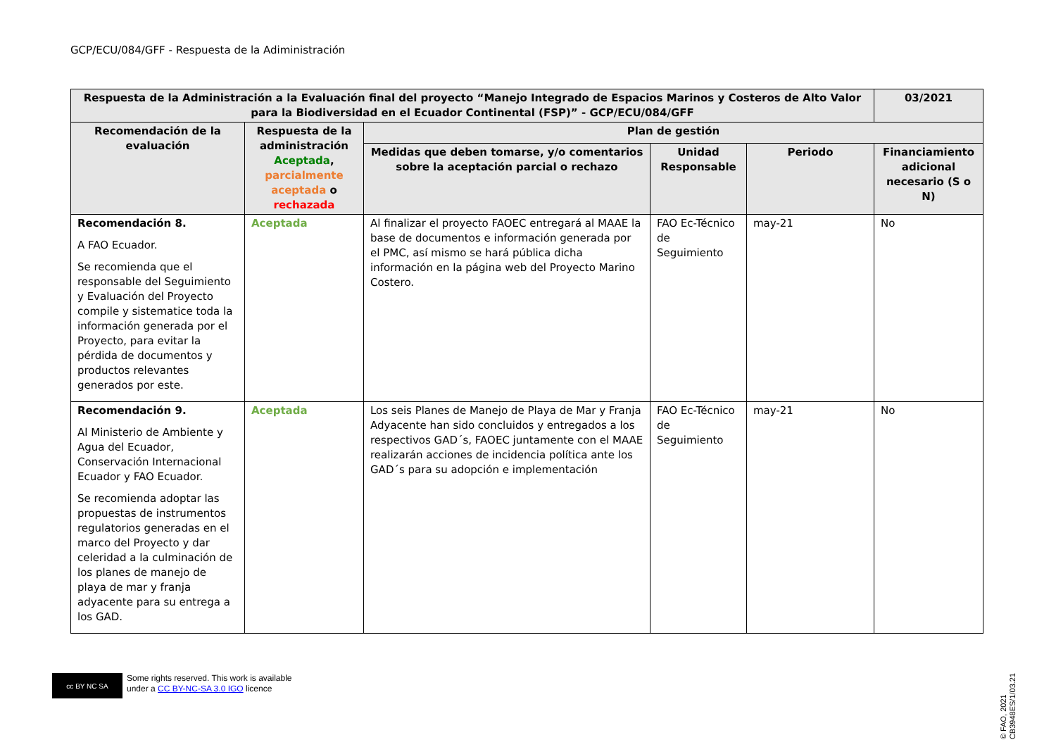GCP/ECU/084/GFF - Respuesta de la Adiministración
| Respuesta de la Administración a la Evaluación final del proyecto “Manejo Integrado de Espacios Marinos y Costeros de Alto Valor para la Biodiversidad en el Ecuador Continental (FSP)” - GCP/ECU/084/GFF | | | | | 03/2021 |
| --- | --- | --- | --- | --- | --- |
| Recomendación de la evaluación | Respuesta de la administración Aceptada , parcialmente aceptada o rechazada | Plan de gestión | | | |
| | | Medidas que deben tomarse, y/o comentarios sobre la aceptación parcial o rechazo | Unidad Responsable | Periodo | Financiamiento adicional necesario (S o N) |
| Recomendación 8. A FAO Ecuador. Se recomienda que el responsable del Seguimiento y Evaluación del Proyecto compile y sistematice toda la información generada por el Proyecto, para evitar la pérdida de documentos y productos relevantes generados por este. | Aceptada | Al finalizar el proyecto FAOEC entregará al MAAE la base de documentos e información generada por el PMC, así mismo se hará pública dicha información en la página web del Proyecto Marino Costero. | FAO Ec-Técnico de Seguimiento | may-21 | No |
| Recomendación 9. Al Ministerio de Ambiente y Agua del Ecuador, Conservación Internacional Ecuador y FAO Ecuador. Se recomienda adoptar las propuestas de instrumentos regulatorios generadas en el marco del Proyecto y dar celeridad a la culminación de los planes de manejo de playa de mar y franja adyacente para su entrega a los GAD. | Aceptada | Los seis Planes de Manejo de Playa de Mar y Franja Adyacente han sido concluidos y entregados a los respectivos GAD´s, FAOEC juntamente con el MAAE realizarán acciones de incidencia política ante los GAD´s para su adopción e implementación | FAO Ec-Técnico de Seguimiento | may-21 | No |
cc BY NC SA
Some rights reserved. This work is available
under a CC BY-NC-SA 3.0 IGO licence
© FAO, 2021
CB3948ES/1/03.21